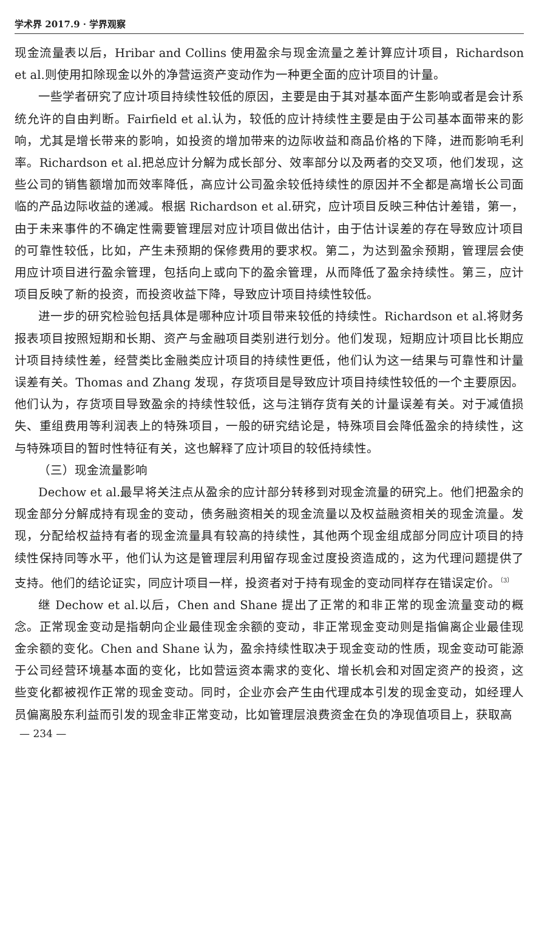学术界 2017.9 · 学界观察
现金流量表以后，Hribar and Collins 使用盈余与现金流量之差计算应计项目，Richardson et al.则使用扣除现金以外的净营运资产变动作为一种更全面的应计项目的计量。
一些学者研究了应计项目持续性较低的原因，主要是由于其对基本面产生影响或者是会计系统允许的自由判断。Fairfield et al.认为，较低的应计持续性主要是由于公司基本面带来的影响，尤其是增长带来的影响，如投资的增加带来的边际收益和商品价格的下降，进而影响毛利率。Richardson et al.把总应计分解为成长部分、效率部分以及两者的交叉项，他们发现，这些公司的销售额增加而效率降低，高应计公司盈余较低持续性的原因并不全都是高增长公司面临的产品边际收益的递减。根据 Richardson et al.研究，应计项目反映三种估计差错，第一，由于未来事件的不确定性需要管理层对应计项目做出估计，由于估计误差的存在导致应计项目的可靠性较低，比如，产生未预期的保修费用的要求权。第二，为达到盈余预期，管理层会使用应计项目进行盈余管理，包括向上或向下的盈余管理，从而降低了盈余持续性。第三，应计项目反映了新的投资，而投资收益下降，导致应计项目持续性较低。
进一步的研究检验包括具体是哪种应计项目带来较低的持续性。Richardson et al.将财务报表项目按照短期和长期、资产与金融项目类别进行划分。他们发现，短期应计项目比长期应计项目持续性差，经营类比金融类应计项目的持续性更低，他们认为这一结果与可靠性和计量误差有关。Thomas and Zhang 发现，存货项目是导致应计项目持续性较低的一个主要原因。他们认为，存货项目导致盈余的持续性较低，这与注销存货有关的计量误差有关。对于减值损失、重组费用等利润表上的特殊项目，一般的研究结论是，特殊项目会降低盈余的持续性，这与特殊项目的暂时性特征有关，这也解释了应计项目的较低持续性。
（三）现金流量影响
Dechow et al.最早将关注点从盈余的应计部分转移到对现金流量的研究上。他们把盈余的现金部分分解成持有现金的变动，债务融资相关的现金流量以及权益融资相关的现金流量。发现，分配给权益持有者的现金流量具有较高的持续性，其他两个现金组成部分同应计项目的持续性保持同等水平，他们认为这是管理层利用留存现金过度投资造成的，这为代理问题提供了支持。他们的结论证实，同应计项目一样，投资者对于持有现金的变动同样存在错误定价。<sup>〔3〕</sup>
继 Dechow et al.以后，Chen and Shane 提出了正常的和非正常的现金流量变动的概念。正常现金变动是指朝向企业最佳现金余额的变动，非正常现金变动则是指偏离企业最佳现金余额的变化。Chen and Shane 认为，盈余持续性取决于现金变动的性质，现金变动可能源于公司经营环境基本面的变化，比如营运资本需求的变化、增长机会和对固定资产的投资，这些变化都被视作正常的现金变动。同时，企业亦会产生由代理成本引发的现金变动，如经理人员偏离股东利益而引发的现金非正常变动，比如管理层浪费资金在负的净现值项目上，获取高
— 234 —